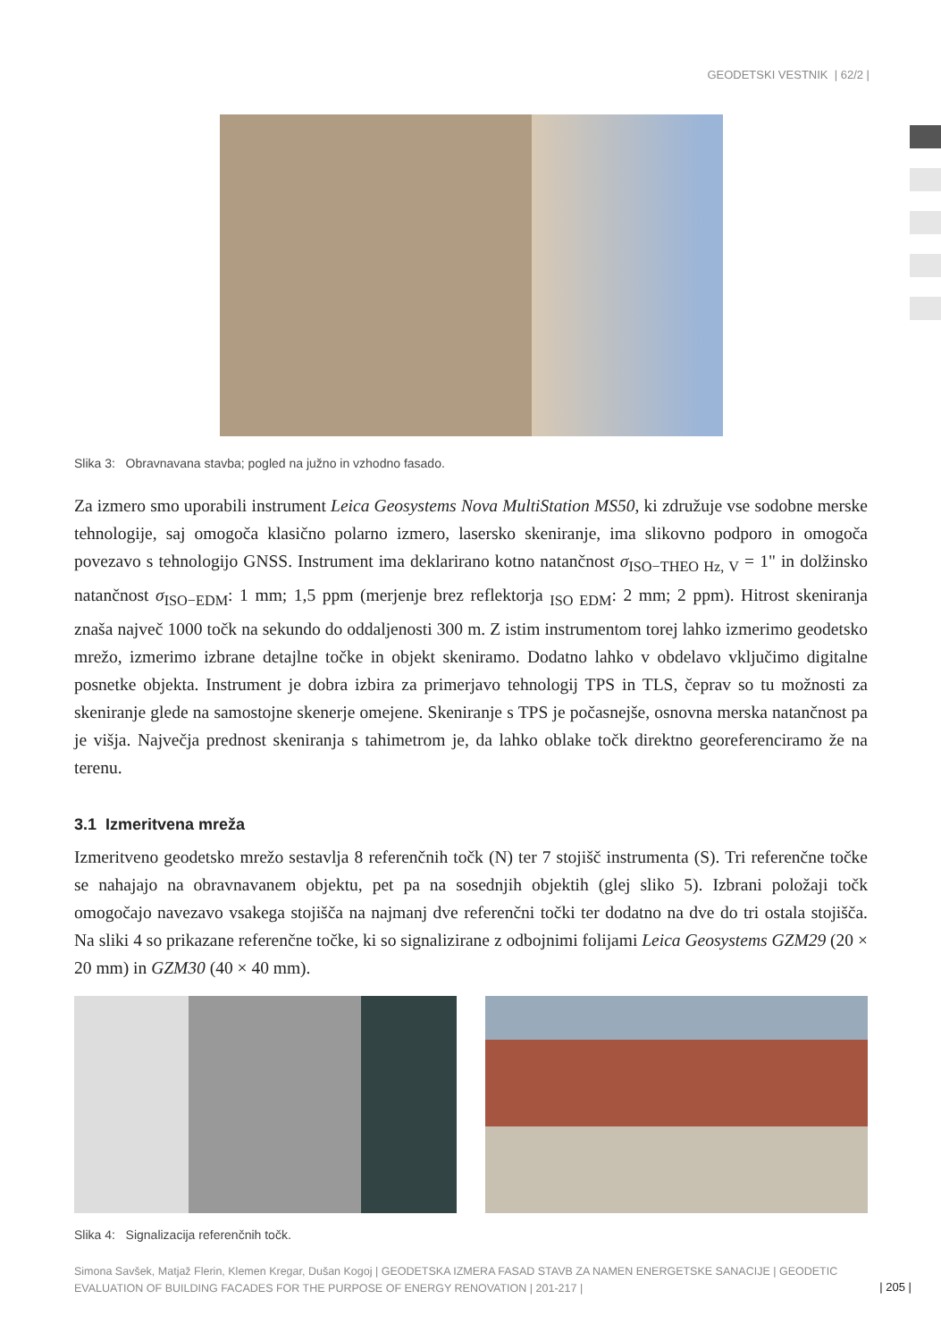GEODETSKI VESTNIK | 62/2 |
Slika 3: Obravnavana stavba; pogled na južno in vzhodno fasado.
Za izmero smo uporabili instrument Leica Geosystems Nova MultiStation MS50, ki združuje vse sodobne merske tehnologije, saj omogoča klasično polarno izmero, lasersko skeniranje, ima slikovno podporo in omogoča povezavo s tehnologijo GNSS. Instrument ima deklarirano kotno natančnost σ<sub>ISO−THEO Hz, V</sub> = 1" in dolžinsko natančnost σ<sub>ISO−EDM</sub>: 1 mm; 1,5 ppm (merjenje brez reflektorja <sub>ISO EDM</sub>: 2 mm; 2 ppm). Hitrost skeniranja znaša največ 1000 točk na sekundo do oddaljenosti 300 m. Z istim instrumentom torej lahko izmerimo geodetsko mrežo, izmerimo izbrane detajlne točke in objekt skeniramo. Dodatno lahko v obdelavo vključimo digitalne posnetke objekta. Instrument je dobra izbira za primerjavo tehnologij TPS in TLS, čeprav so tu možnosti za skeniranje glede na samostojne skenerje omejene. Skeniranje s TPS je počasnejše, osnovna merska natančnost pa je višja. Največja prednost skeniranja s tahimetrom je, da lahko oblake točk direktno georeferenciramo že na terenu.
3.1 Izmeritvena mreža
Izmeritveno geodetsko mrežo sestavlja 8 referenčnih točk (N) ter 7 stojišč instrumenta (S). Tri referenčne točke se nahajajo na obravnavanem objektu, pet pa na sosednjih objektih (glej sliko 5). Izbrani položaji točk omogočajo navezavo vsakega stojišča na najmanj dve referenčni točki ter dodatno na dve do tri ostala stojišča. Na sliki 4 so prikazane referenčne točke, ki so signalizirane z odbojnimi folijami Leica Geosystems GZM29 (20 × 20 mm) in GZM30 (40 × 40 mm).
Slika 4: Signalizacija referenčnih točk.
Simona Savšek, Matjaž Flerin, Klemen Kregar, Dušan Kogoj | GEODETSKA IZMERA FASAD STAVB ZA NAMEN ENERGETSKE SANACIJE | GEODETIC EVALUATION OF BUILDING FACADES FOR THE PURPOSE OF ENERGY RENOVATION | 201-217 |
| 205 |